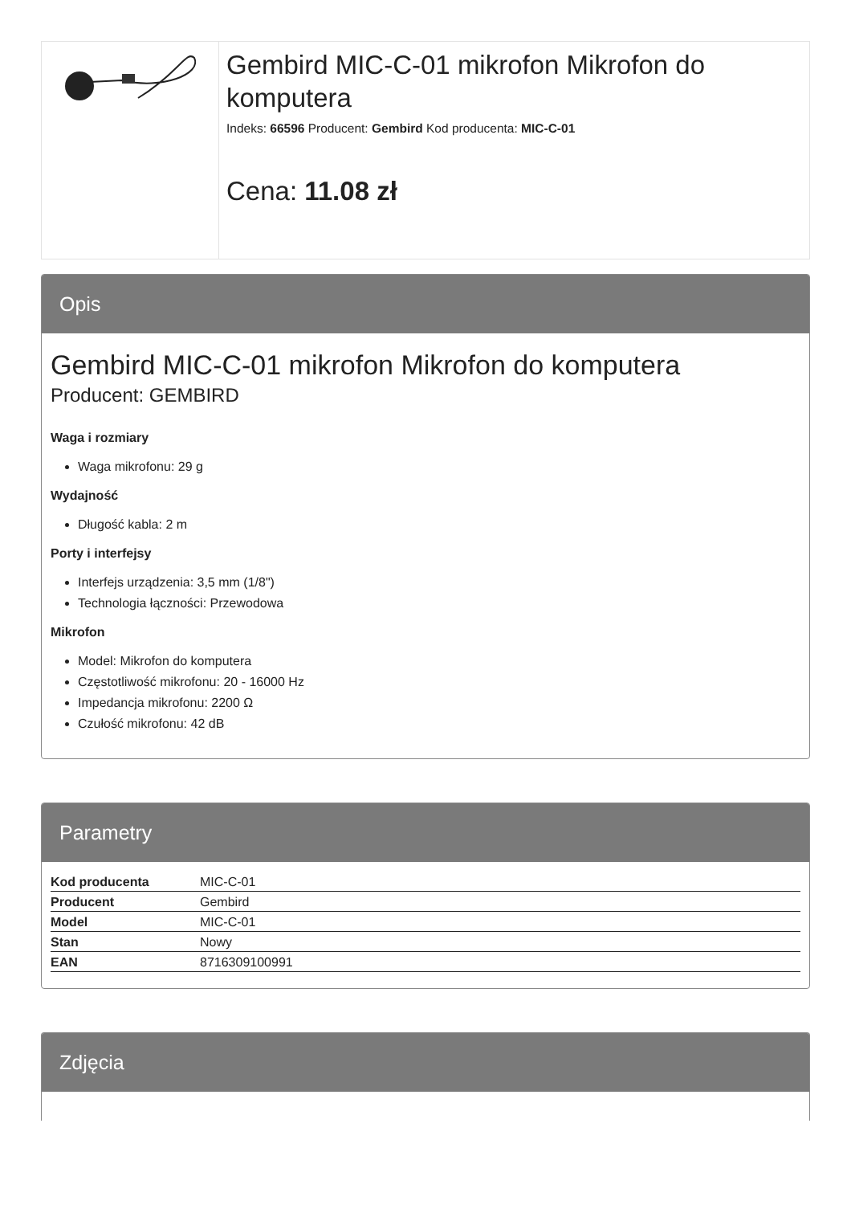Gembird MIC-C-01 mikrofon Mikrofon do komputera
Indeks: 66596 Producent: Gembird Kod producenta: MIC-C-01
Cena: 11.08 zł
Opis
Gembird MIC-C-01 mikrofon Mikrofon do komputera
Producent: GEMBIRD
Waga i rozmiary
Waga mikrofonu: 29 g
Wydajność
Długość kabla: 2 m
Porty i interfejsy
Interfejs urządzenia: 3,5 mm (1/8")
Technologia łączności: Przewodowa
Mikrofon
Model: Mikrofon do komputera
Częstotliwość mikrofonu: 20 - 16000 Hz
Impedancja mikrofonu: 2200 Ω
Czułość mikrofonu: 42 dB
Parametry
| Kod producenta | MIC-C-01 |
| Producent | Gembird |
| Model | MIC-C-01 |
| Stan | Nowy |
| EAN | 8716309100991 |
Zdjęcia